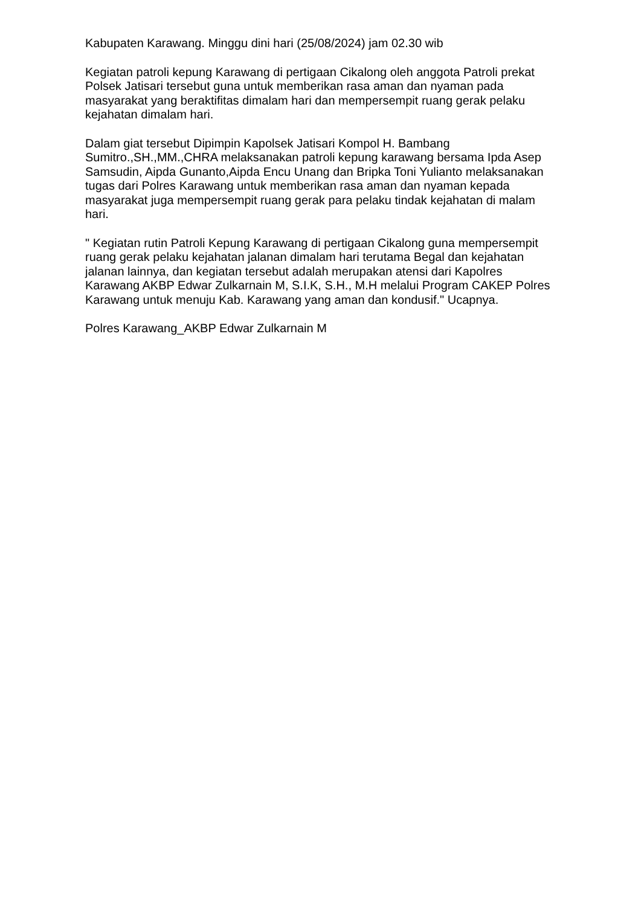Kabupaten Karawang. Minggu dini hari (25/08/2024) jam 02.30 wib
Kegiatan patroli kepung Karawang di pertigaan Cikalong oleh anggota Patroli prekat Polsek Jatisari tersebut guna untuk memberikan rasa aman dan nyaman pada masyarakat yang beraktifitas dimalam hari dan mempersempit ruang gerak pelaku kejahatan dimalam hari.
Dalam giat tersebut Dipimpin Kapolsek Jatisari Kompol H. Bambang Sumitro.,SH.,MM.,CHRA melaksanakan patroli kepung karawang bersama Ipda Asep Samsudin, Aipda Gunanto,Aipda Encu Unang dan Bripka Toni Yulianto melaksanakan tugas dari Polres Karawang untuk memberikan rasa aman dan nyaman kepada masyarakat juga mempersempit ruang gerak para pelaku tindak kejahatan di malam hari.
" Kegiatan rutin Patroli Kepung Karawang di pertigaan Cikalong guna mempersempit ruang gerak pelaku kejahatan jalanan dimalam hari terutama Begal dan kejahatan jalanan lainnya, dan kegiatan tersebut adalah merupakan atensi dari Kapolres Karawang AKBP Edwar Zulkarnain M, S.I.K, S.H., M.H melalui Program CAKEP Polres Karawang untuk menuju Kab. Karawang yang aman dan kondusif." Ucapnya.
Polres Karawang_AKBP Edwar Zulkarnain M